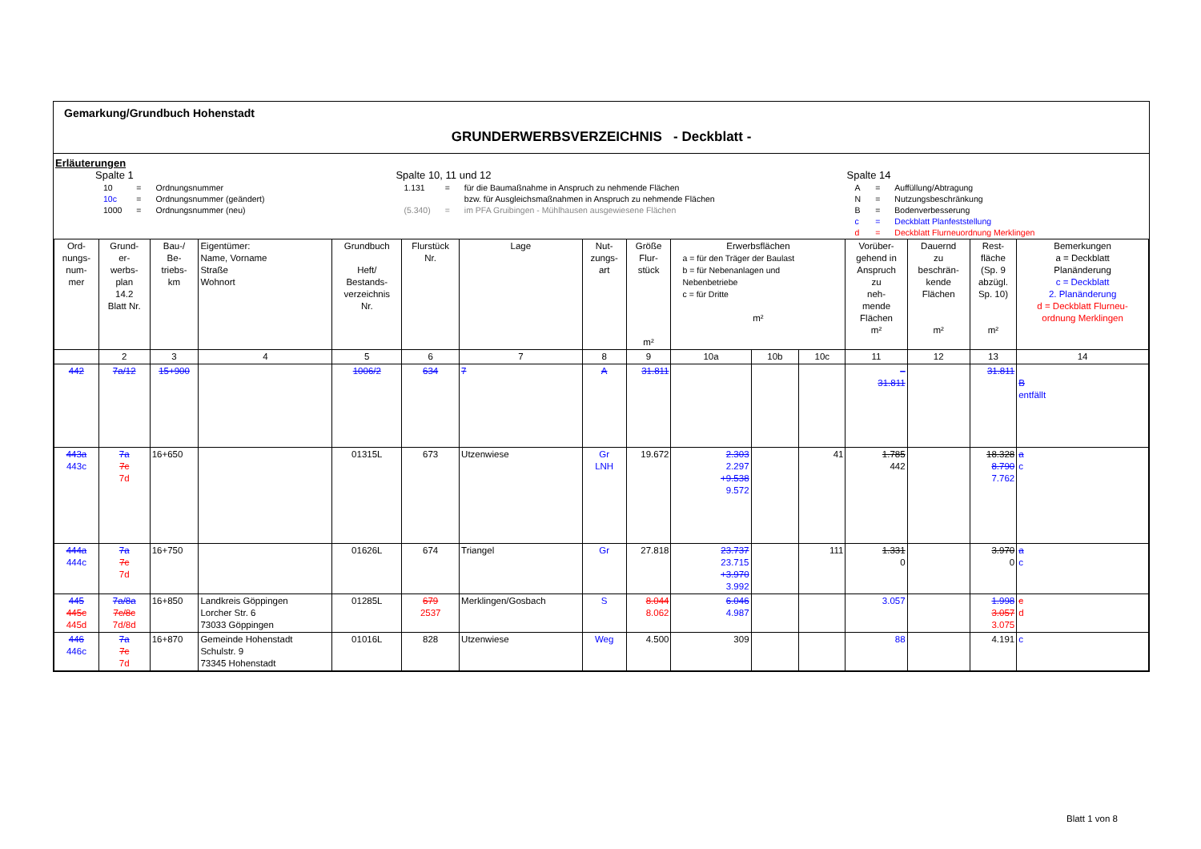Gemarkung/Grundbuch Hohenstadt
GRUNDERWERBSVERZEICHNIS - Deckblatt -
Erläuterungen
Spalte 1
| 10 | = | Ordnungsnummer |
| 10c | = | Ordnungsnummer (geändert) |
| 1000 | = | Ordnungsnummer (neu) |
Spalte 10, 11 und 12
| 1.131 | = | für die Baumaßnahme in Anspruch zu nehmende Flächen |
| | | bzw. für Ausgleichsmaßnahmen in Anspruch zu nehmende Flächen |
| (5.340) | = | im PFA Gruibingen - Mühlhausen ausgewiesene Flächen |
Spalte 14
| A | = | Auffüllung/Abtragung |
| N | = | Nutzungsbeschränkung |
| B | = | Bodenverbesserung |
| c | = | Deckblatt Planfeststellung |
| d | = | Deckblatt Flurneuordnung Merklingen |
| Ord- nungs- num- mer | Grund- er- werbs- plan 14.2 Blatt Nr. | Bau-/ Be- triebs- km | Eigentümer: Name, Vorname Straße Wohnort | Grundbuch Heft/ Bestands- verzeichnis Nr. | Flurstück Nr. | Lage | Nut- zungs- art | Größe Flur- stück m² | Erwerbsflächen a = für den Träger der Baulast b = für Nebenanlagen und Nebenbetriebe c = für Dritte m² | | | Vorüber- gehend in Anspruch zu neh- mende Flächen m² | Dauernd zu beschrän- kende Flächen m² | Rest- fläche (Sp. 9 abzügl. Sp. 10) m² | Bemerkungen a = Deckblatt Planänderung c = Deckblatt 2. Planänderung d = Deckblatt Flurneu- ordnung Merklingen |
| --- | --- | --- | --- | --- | --- | --- | --- | --- | --- | --- | --- | --- | --- | --- | --- |
| | 2 | 3 | 4 | 5 | 6 | 7 | 8 | 9 | 10a | 10b | 10c | 11 | 12 | 13 | 14 |
| 442 | 7a/12 | 15+900 | | 1006/2 | 634 | 7 | A | 31.811 | | | | – 31.811 | | 31.811 | B entfällt |
| 443a 443c | 7a 7c 7d | 16+650 | | 01315L | 673 | Utzenwiese | Gr LNH | 19.672 | 2.303 2.297 +9.538 9.572 | | 41 | 1.785 442 | | 18.328 8.790 7.762 | a c |
| 444a 444c | 7a 7c 7d | 16+750 | | 01626L | 674 | Triangel | Gr | 27.818 | 23.737 23.715 +3.970 3.992 | | 111 | 1.331 0 | | 3.970 0 | a c |
| 445 445c 445d | 7a/8a 7c/8c 7d/8d | 16+850 | Landkreis Göppingen Lorcher Str. 6 73033 Göppingen | 01285L | 679 2537 | Merklingen/Gosbach | S | 8.044 8.062 | 6.046 4.987 | | | 3.057 | | 1.998 3.057 3.075 | c d |
| 446 446c | 7a 7c 7d | 16+870 | Gemeinde Hohenstadt Schulstr. 9 73345 Hohenstadt | 01016L | 828 | Utzenwiese | Weg | 4.500 | 309 | | | 88 | | 4.191 | c |
Blatt 1 von 8